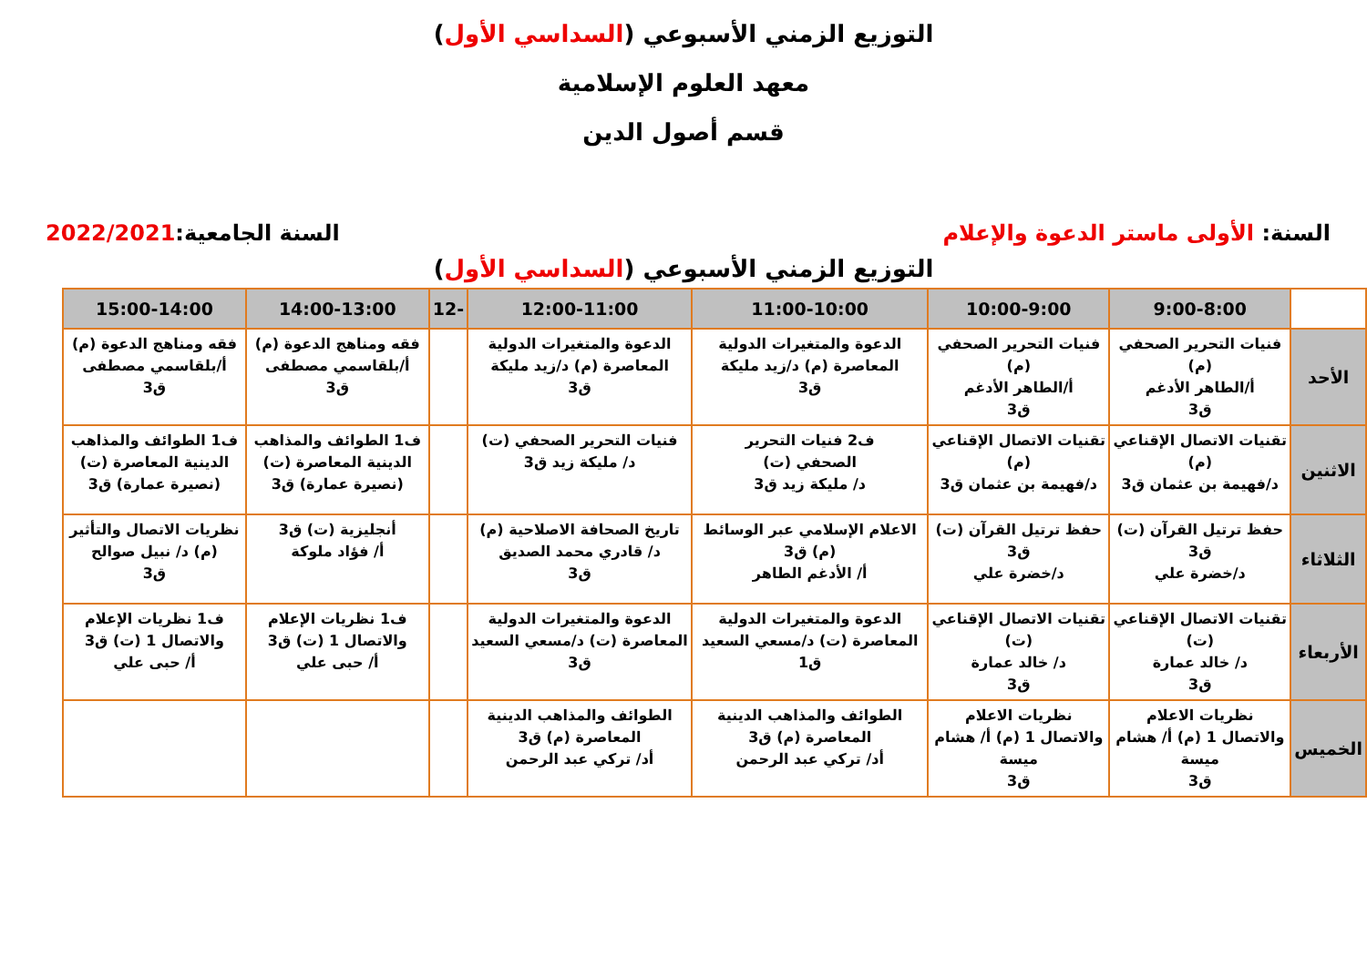التوزيع الزمني الأسبوعي (السداسي الأول)
معهد العلوم الإسلامية
قسم أصول الدين
السنة: الأولى ماستر الدعوة والإعلام
السنة الجامعية:2022/2021
التوزيع الزمني الأسبوعي (السداسي الأول)
| | 9:00-8:00 | 10:00-9:00 | 11:00-10:00 | 12:00-11:00 | -12 | 14:00-13:00 | 15:00-14:00 |
| --- | --- | --- | --- | --- | --- | --- | --- |
| الأحد | فنيات التحرير الصحفي (م) أ/الطاهر الأدغم ق3 | فنيات التحرير الصحفي (م) أ/الطاهر الأدغم ق3 | الدعوة والمتغيرات الدولية المعاصرة (م) د/زيد مليكة ق3 | الدعوة والمتغيرات الدولية المعاصرة (م) د/زيد مليكة ق3 | | فقه ومناهج الدعوة (م) أ/بلقاسمي مصطفى ق3 | فقه ومناهج الدعوة (م) أ/بلقاسمي مصطفى ق3 |
| الاثنين | تقنيات الاتصال الإقناعي (م) د/فهيمة بن عثمان ق3 | تقنيات الاتصال الإقناعي (م) د/فهيمة بن عثمان ق3 | ف2 فنيات التحرير الصحفي (ت) د/ مليكة زيد ق3 | فنيات التحرير الصحفي (ت) د/ مليكة زيد ق3 | | ف1 الطوائف والمذاهب الدينية المعاصرة (ت) (نصيرة عمارة) ق3 | ف1 الطوائف والمذاهب الدينية المعاصرة (ت) (نصيرة عمارة) ق3 |
| الثلاثاء | حفظ ترتيل القرآن (ت) ق3 د/خضرة علي | حفظ ترتيل القرآن (ت) ق3 د/خضرة علي | الاعلام الإسلامي عبر الوسائط (م) ق3 أ/ الأدغم الطاهر | تاريخ الصحافة الاصلاحية (م) د/ قادري محمد الصديق ق3 | | أنجليزية (ت) ق3 أ/ فؤاد ملوكة | نظريات الاتصال والتأثير (م) د/ نبيل صوالح ق3 |
| الأربعاء | تقنيات الاتصال الإقناعي (ت) د/ خالد عمارة ق3 | تقنيات الاتصال الإقناعي (ت) د/ خالد عمارة ق3 | الدعوة والمتغيرات الدولية المعاصرة (ت) د/مسعي السعيد ق1 | الدعوة والمتغيرات الدولية المعاصرة (ت) د/مسعي السعيد ق3 | | ف1 نظريات الإعلام والاتصال 1 (ت) ق3 أ/ حبى علي | ف1 نظريات الإعلام والاتصال 1 (ت) ق3 أ/ حبى علي |
| الخميس | نظريات الاعلام والاتصال 1 (م) أ/ هشام ميسة ق3 | نظريات الاعلام والاتصال 1 (م) أ/ هشام ميسة ق3 | الطوائف والمذاهب الدينية المعاصرة (م) ق3 أد/ تركي عبد الرحمن | الطوائف والمذاهب الدينية المعاصرة (م) ق3 أد/ تركي عبد الرحمن | | | |